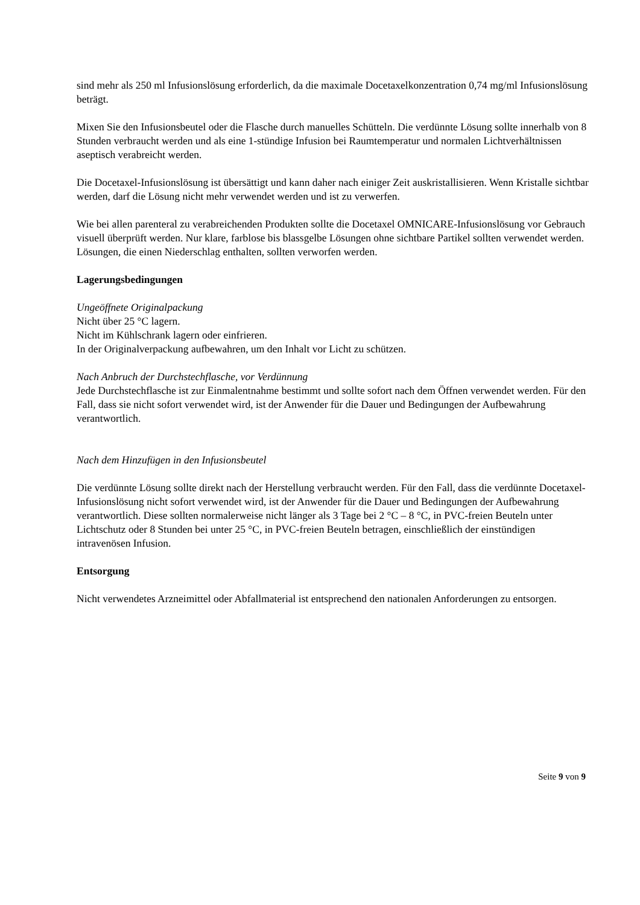sind mehr als 250 ml Infusionslösung erforderlich, da die maximale Docetaxelkonzentration 0,74 mg/ml Infusionslösung beträgt.
Mixen Sie den Infusionsbeutel oder die Flasche durch manuelles Schütteln. Die verdünnte Lösung sollte innerhalb von 8 Stunden verbraucht werden und als eine 1-stündige Infusion bei Raumtemperatur und normalen Lichtverhältnissen aseptisch verabreicht werden.
Die Docetaxel-Infusionslösung ist übersättigt und kann daher nach einiger Zeit auskristallisieren. Wenn Kristalle sichtbar werden, darf die Lösung nicht mehr verwendet werden und ist zu verwerfen.
Wie bei allen parenteral zu verabreichenden Produkten sollte die Docetaxel OMNICARE-Infusionslösung vor Gebrauch visuell überprüft werden. Nur klare, farblose bis blassgelbe Lösungen ohne sichtbare Partikel sollten verwendet werden. Lösungen, die einen Niederschlag enthalten, sollten verworfen werden.
Lagerungsbedingungen
Ungeöffnete Originalpackung
Nicht über 25 °C lagern.
Nicht im Kühlschrank lagern oder einfrieren.
In der Originalverpackung aufbewahren, um den Inhalt vor Licht zu schützen.
Nach Anbruch der Durchstechflasche, vor Verdünnung
Jede Durchstechflasche ist zur Einmalentnahme bestimmt und sollte sofort nach dem Öffnen verwendet werden. Für den Fall, dass sie nicht sofort verwendet wird, ist der Anwender für die Dauer und Bedingungen der Aufbewahrung verantwortlich.
Nach dem Hinzufügen in den Infusionsbeutel
Die verdünnte Lösung sollte direkt nach der Herstellung verbraucht werden. Für den Fall, dass die verdünnte Docetaxel-Infusionslösung nicht sofort verwendet wird, ist der Anwender für die Dauer und Bedingungen der Aufbewahrung verantwortlich. Diese sollten normalerweise nicht länger als 3 Tage bei 2 °C – 8 °C, in PVC-freien Beuteln unter Lichtschutz oder 8 Stunden bei unter 25 °C, in PVC-freien Beuteln betragen, einschließlich der einstündigen intravenösen Infusion.
Entsorgung
Nicht verwendetes Arzneimittel oder Abfallmaterial ist entsprechend den nationalen Anforderungen zu entsorgen.
Seite 9 von 9